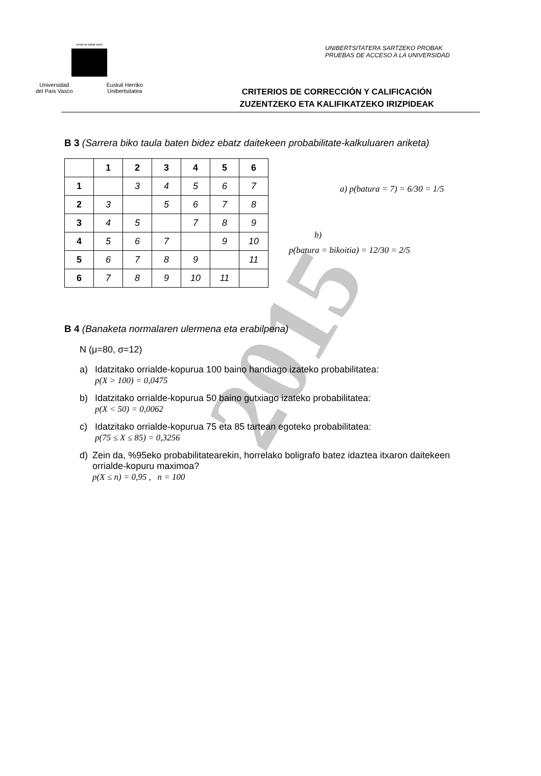2015
eman ta zabal zazu
Universidad
del País Vasco Euskal Herriko
Unibertsitatea
UNIBERTSITATERA SARTZEKO PROBAK
PRUEBAS DE ACCESO A LA UNIVERSIDAD
CRITERIOS DE CORRECCIÓN Y CALIFICACIÓN
ZUZENTZEKO ETA KALIFIKATZEKO IRIZPIDEAK
B 3 (Sarrera biko taula baten bidez ebatz daitekeen probabilitate-kalkuluaren ariketa)
| | 1 | 2 | 3 | 4 | 5 | 6 |
| --- | --- | --- | --- | --- | --- | --- |
| 1 | | 3 | 4 | 5 | 6 | 7 |
| 2 | 3 | | 5 | 6 | 7 | 8 |
| 3 | 4 | 5 | | 7 | 8 | 9 |
| 4 | 5 | 6 | 7 | | 9 | 10 |
| 5 | 6 | 7 | 8 | 9 | | 11 |
| 6 | 7 | 8 | 9 | 10 | 11 | |
a) p(batura = 7) = 6/30 = 1/5
b)
p(batura = bikoitia) = 12/30 = 2/5
B 4 (Banaketa normalaren ulermena eta erabilpena)
N (μ=80, σ=12)
a) Idatzitako orrialde-kopurua 100 baino handiago izateko probabilitatea:
p(X > 100) = 0,0475
b) Idatzitako orrialde-kopurua 50 baino gutxiago izateko probabilitatea:
p(X < 50) = 0,0062
c) Idatzitako orrialde-kopurua 75 eta 85 tartean egoteko probabilitatea:
p(75 ≤ X ≤ 85) = 0,3256
d) Zein da, %95eko probabilitatearekin, horrelako boligrafo batez idaztea itxaron daitekeen orrialde-kopuru maximoa?
p(X ≤ n) = 0,95 , n = 100